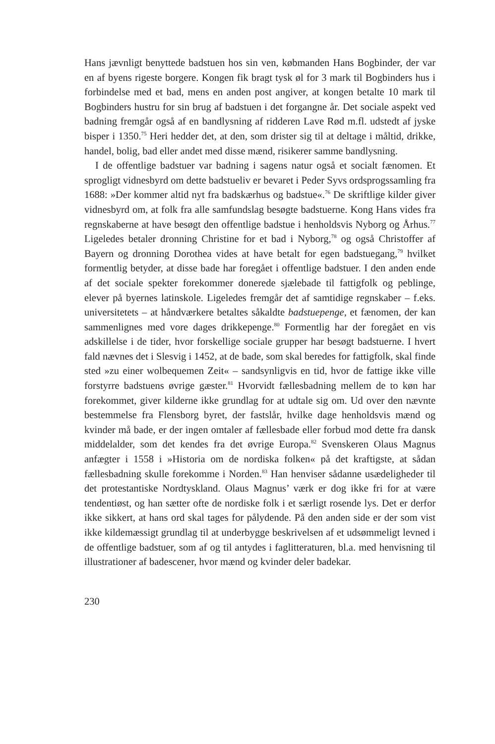Hans jævnligt benyttede badstuen hos sin ven, købmanden Hans Bogbinder, der var en af byens rigeste borgere. Kongen fik bragt tysk øl for 3 mark til Bogbinders hus i forbindelse med et bad, mens en anden post angiver, at kongen betalte 10 mark til Bogbinders hustru for sin brug af badstuen i det forgangne år. Det sociale aspekt ved badning fremgår også af en bandlysning af ridderen Lave Rød m.fl. udstedt af jyske bisper i 1350.<sup>75</sup> Heri hedder det, at den, som drister sig til at deltage i måltid, drikke, handel, bolig, bad eller andet med disse mænd, risikerer samme bandlysning.
I de offentlige badstuer var badning i sagens natur også et socialt fænomen. Et sprogligt vidnesbyrd om dette badstueliv er bevaret i Peder Syvs ordsprogssamling fra 1688: »Der kommer altid nyt fra badskærhus og badstue«.<sup>76</sup> De skriftlige kilder giver vidnesbyrd om, at folk fra alle samfundslag besøgte badstuerne. Kong Hans vides fra regnskaberne at have besøgt den offentlige badstue i henholdsvis Nyborg og Århus.<sup>77</sup> Ligeledes betaler dronning Christine for et bad i Nyborg,<sup>78</sup> og også Christoffer af Bayern og dronning Dorothea vides at have betalt for egen badstuegang,<sup>79</sup> hvilket formentlig betyder, at disse bade har foregået i offentlige badstuer. I den anden ende af det sociale spekter forekommer donerede sjælebade til fattigfolk og peblinge, elever på byernes latinskole. Ligeledes fremgår det af samtidige regnskaber – f.eks. universitetets – at håndværkere betaltes såkaldte badstuepenge, et fænomen, der kan sammenlignes med vore dages drikkepenge.<sup>80</sup> Formentlig har der foregået en vis adskillelse i de tider, hvor forskellige sociale grupper har besøgt badstuerne. I hvert fald nævnes det i Slesvig i 1452, at de bade, som skal beredes for fattigfolk, skal finde sted »zu einer wolbequemen Zeit« – sandsynligvis en tid, hvor de fattige ikke ville forstyrre badstuens øvrige gæster.<sup>81</sup> Hvorvidt fællesbadning mellem de to køn har forekommet, giver kilderne ikke grundlag for at udtale sig om. Ud over den nævnte bestemmelse fra Flensborg byret, der fastslår, hvilke dage henholdsvis mænd og kvinder må bade, er der ingen omtaler af fællesbade eller forbud mod dette fra dansk middelalder, som det kendes fra det øvrige Europa.<sup>82</sup> Svenskeren Olaus Magnus anfægter i 1558 i »Historia om de nordiska folken« på det kraftigste, at sådan fællesbadning skulle forekomme i Norden.<sup>83</sup> Han henviser sådanne usædeligheder til det protestantiske Nordtyskland. Olaus Magnus’ værk er dog ikke fri for at være tendentiøst, og han sætter ofte de nordiske folk i et særligt rosende lys. Det er derfor ikke sikkert, at hans ord skal tages for pålydende. På den anden side er der som vist ikke kildemæssigt grundlag til at underbygge beskrivelsen af et udsømmeligt levned i de offentlige badstuer, som af og til antydes i faglitteraturen, bl.a. med henvisning til illustrationer af badescener, hvor mænd og kvinder deler badekar.
230